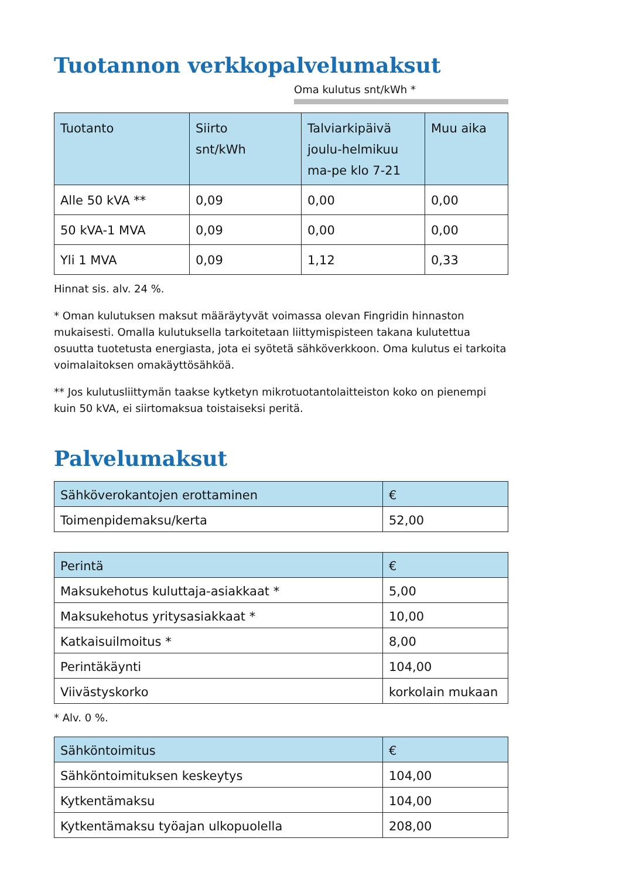Tuotannon verkkopalvelumaksut
Oma kulutus snt/kWh *
| Tuotanto | Siirto snt/kWh | Talviarkipäivä joulu-helmikuu ma-pe klo 7-21 | Muu aika |
| --- | --- | --- | --- |
| Alle 50 kVA ** | 0,09 | 0,00 | 0,00 |
| 50 kVA-1 MVA | 0,09 | 0,00 | 0,00 |
| Yli 1 MVA | 0,09 | 1,12 | 0,33 |
Hinnat sis. alv. 24 %.
* Oman kulutuksen maksut määräytyvät voimassa olevan Fingridin hinnaston mukaisesti. Omalla kulutuksella tarkoitetaan liittymispisteen takana kulutettua osuutta tuotetusta energiasta, jota ei syötetä sähköverkkoon. Oma kulutus ei tarkoita voimalaitoksen omakäyttösähköä.
** Jos kulutusliittymän taakse kytketyn mikrotuotantolaitteiston koko on pienempi kuin 50 kVA, ei siirtomaksua toistaiseksi peritä.
Palvelumaksut
| Sähköverokantojen erottaminen | € |
| --- | --- |
| Toimenpidemaksu/kerta | 52,00 |
| Perintä | € |
| --- | --- |
| Maksukehotus kuluttaja-asiakkaat * | 5,00 |
| Maksukehotus yritysasiakkaat * | 10,00 |
| Katkaisuilmoitus * | 8,00 |
| Perintäkäynti | 104,00 |
| Viivästyskorko | korkolain mukaan |
* Alv. 0 %.
| Sähköntoimitus | € |
| --- | --- |
| Sähköntoimituksen keskeytys | 104,00 |
| Kytkentämaksu | 104,00 |
| Kytkentämaksu työajan ulkopuolella | 208,00 |